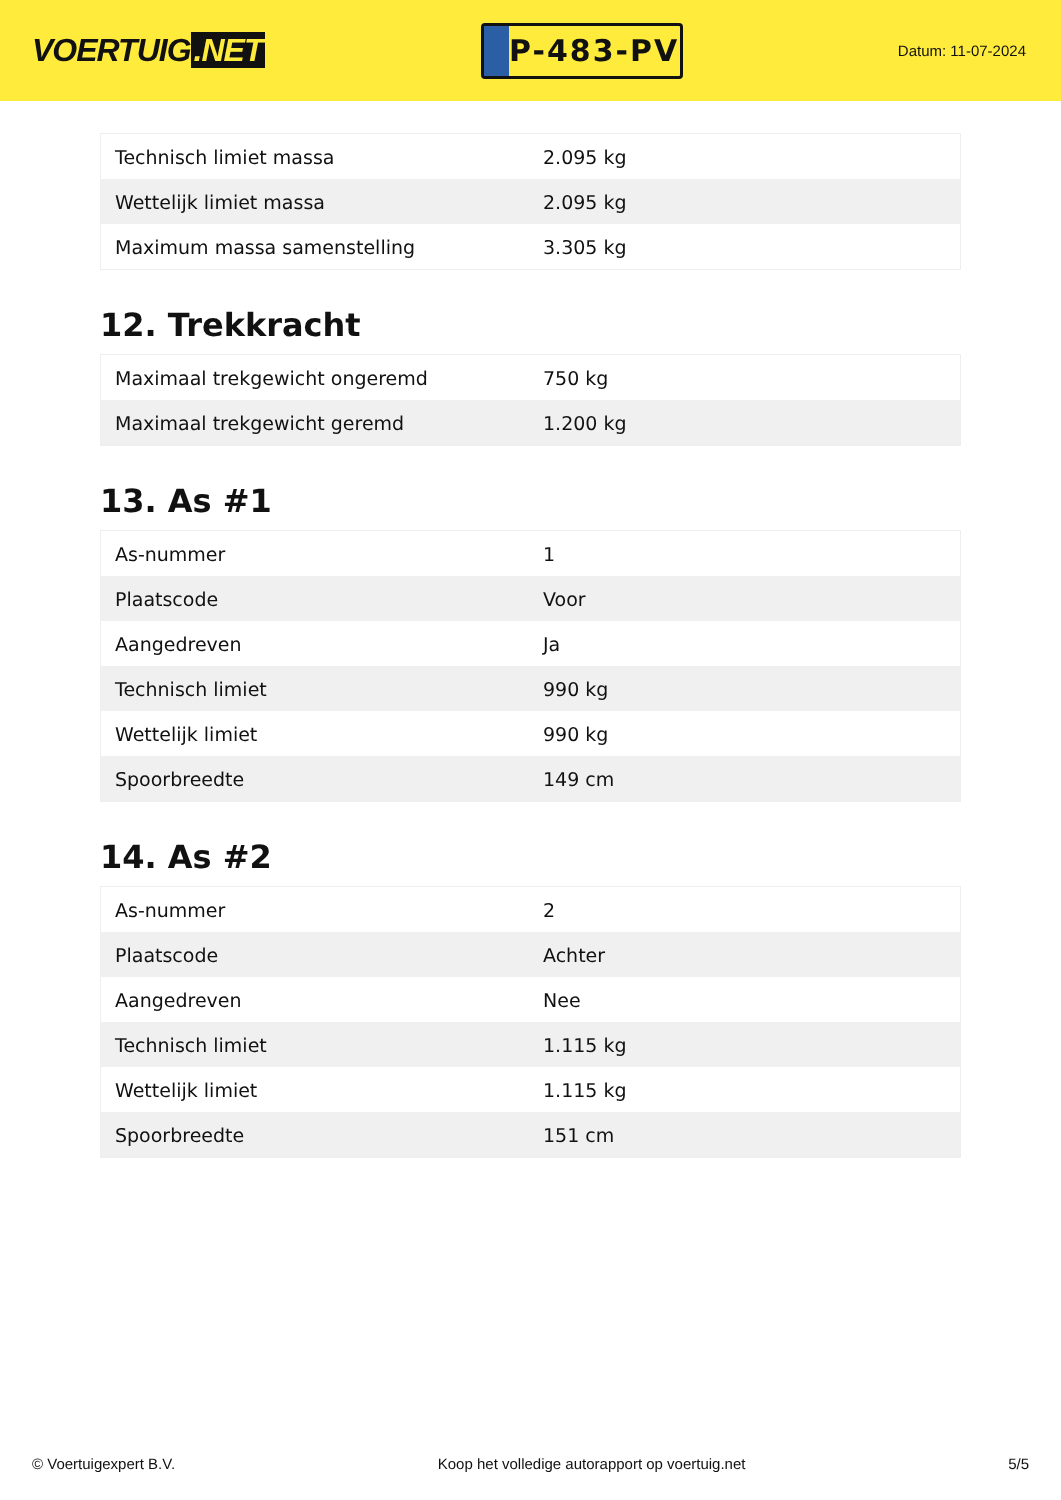VOERTUIG.NET
P-483-PV
Datum: 11-07-2024
| Technisch limiet massa | 2.095 kg |
| Wettelijk limiet massa | 2.095 kg |
| Maximum massa samenstelling | 3.305 kg |
12. Trekkracht
| Maximaal trekgewicht ongeremd | 750 kg |
| Maximaal trekgewicht geremd | 1.200 kg |
13. As #1
| As-nummer | 1 |
| Plaatscode | Voor |
| Aangedreven | Ja |
| Technisch limiet | 990 kg |
| Wettelijk limiet | 990 kg |
| Spoorbreedte | 149 cm |
14. As #2
| As-nummer | 2 |
| Plaatscode | Achter |
| Aangedreven | Nee |
| Technisch limiet | 1.115 kg |
| Wettelijk limiet | 1.115 kg |
| Spoorbreedte | 151 cm |
© Voertuigexpert B.V. Koop het volledige autorapport op voertuig.net 5/5